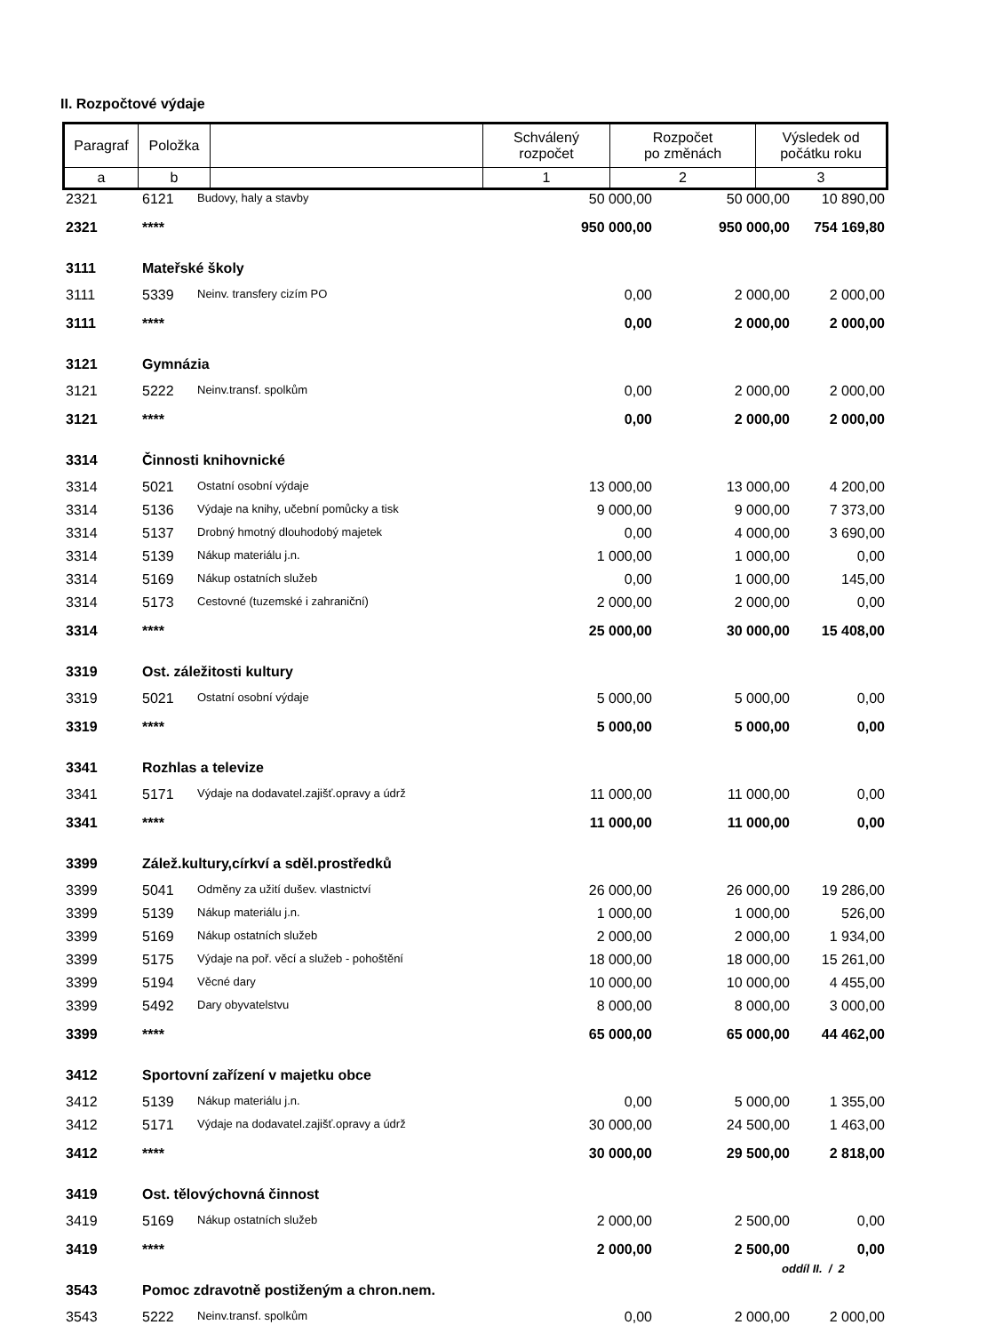II. Rozpočtové výdaje
| Paragraf | Položka | | Schválený rozpočet | Rozpočet po změnách | Výsledek od počátku roku |
| a | b | | 1 | 2 | 3 |
| 2321 | 6121 | Budovy, haly a stavby | 50 000,00 | 50 000,00 | 10 890,00 |
| 2321 | **** | | 950 000,00 | 950 000,00 | 754 169,80 |
| 3111 | Mateřské školy | | | | |
| 3111 | 5339 | Neinv. transfery cizím PO | 0,00 | 2 000,00 | 2 000,00 |
| 3111 | **** | | 0,00 | 2 000,00 | 2 000,00 |
| 3121 | Gymnázia | | | | |
| 3121 | 5222 | Neinv.transf. spolkům | 0,00 | 2 000,00 | 2 000,00 |
| 3121 | **** | | 0,00 | 2 000,00 | 2 000,00 |
| 3314 | Činnosti knihovnické | | | | |
| 3314 | 5021 | Ostatní osobní výdaje | 13 000,00 | 13 000,00 | 4 200,00 |
| 3314 | 5136 | Výdaje na knihy, učební pomůcky a tisk | 9 000,00 | 9 000,00 | 7 373,00 |
| 3314 | 5137 | Drobný hmotný dlouhodobý majetek | 0,00 | 4 000,00 | 3 690,00 |
| 3314 | 5139 | Nákup materiálu j.n. | 1 000,00 | 1 000,00 | 0,00 |
| 3314 | 5169 | Nákup ostatních služeb | 0,00 | 1 000,00 | 145,00 |
| 3314 | 5173 | Cestovné (tuzemské i zahraniční) | 2 000,00 | 2 000,00 | 0,00 |
| 3314 | **** | | 25 000,00 | 30 000,00 | 15 408,00 |
| 3319 | Ost. záležitosti kultury | | | | |
| 3319 | 5021 | Ostatní osobní výdaje | 5 000,00 | 5 000,00 | 0,00 |
| 3319 | **** | | 5 000,00 | 5 000,00 | 0,00 |
| 3341 | Rozhlas a televize | | | | |
| 3341 | 5171 | Výdaje na dodavatel.zajišť.opravy a údrž | 11 000,00 | 11 000,00 | 0,00 |
| 3341 | **** | | 11 000,00 | 11 000,00 | 0,00 |
| 3399 | Zálež.kultury,církví a sděl.prostředků | | | | |
| 3399 | 5041 | Odměny za užití dušev. vlastnictví | 26 000,00 | 26 000,00 | 19 286,00 |
| 3399 | 5139 | Nákup materiálu j.n. | 1 000,00 | 1 000,00 | 526,00 |
| 3399 | 5169 | Nákup ostatních služeb | 2 000,00 | 2 000,00 | 1 934,00 |
| 3399 | 5175 | Výdaje na poř. věcí a služeb - pohoštění | 18 000,00 | 18 000,00 | 15 261,00 |
| 3399 | 5194 | Věcné dary | 10 000,00 | 10 000,00 | 4 455,00 |
| 3399 | 5492 | Dary obyvatelstvu | 8 000,00 | 8 000,00 | 3 000,00 |
| 3399 | **** | | 65 000,00 | 65 000,00 | 44 462,00 |
| 3412 | Sportovní zařízení v majetku obce | | | | |
| 3412 | 5139 | Nákup materiálu j.n. | 0,00 | 5 000,00 | 1 355,00 |
| 3412 | 5171 | Výdaje na dodavatel.zajišť.opravy a údrž | 30 000,00 | 24 500,00 | 1 463,00 |
| 3412 | **** | | 30 000,00 | 29 500,00 | 2 818,00 |
| 3419 | Ost. tělovýchovná činnost | | | | |
| 3419 | 5169 | Nákup ostatních služeb | 2 000,00 | 2 500,00 | 0,00 |
| 3419 | **** | | 2 000,00 | 2 500,00 | 0,00 |
| 3543 | Pomoc zdravotně postiženým a chron.nem. | | | | |
| 3543 | 5222 | Neinv.transf. spolkům | 0,00 | 2 000,00 | 2 000,00 |
oddíl II. / 2